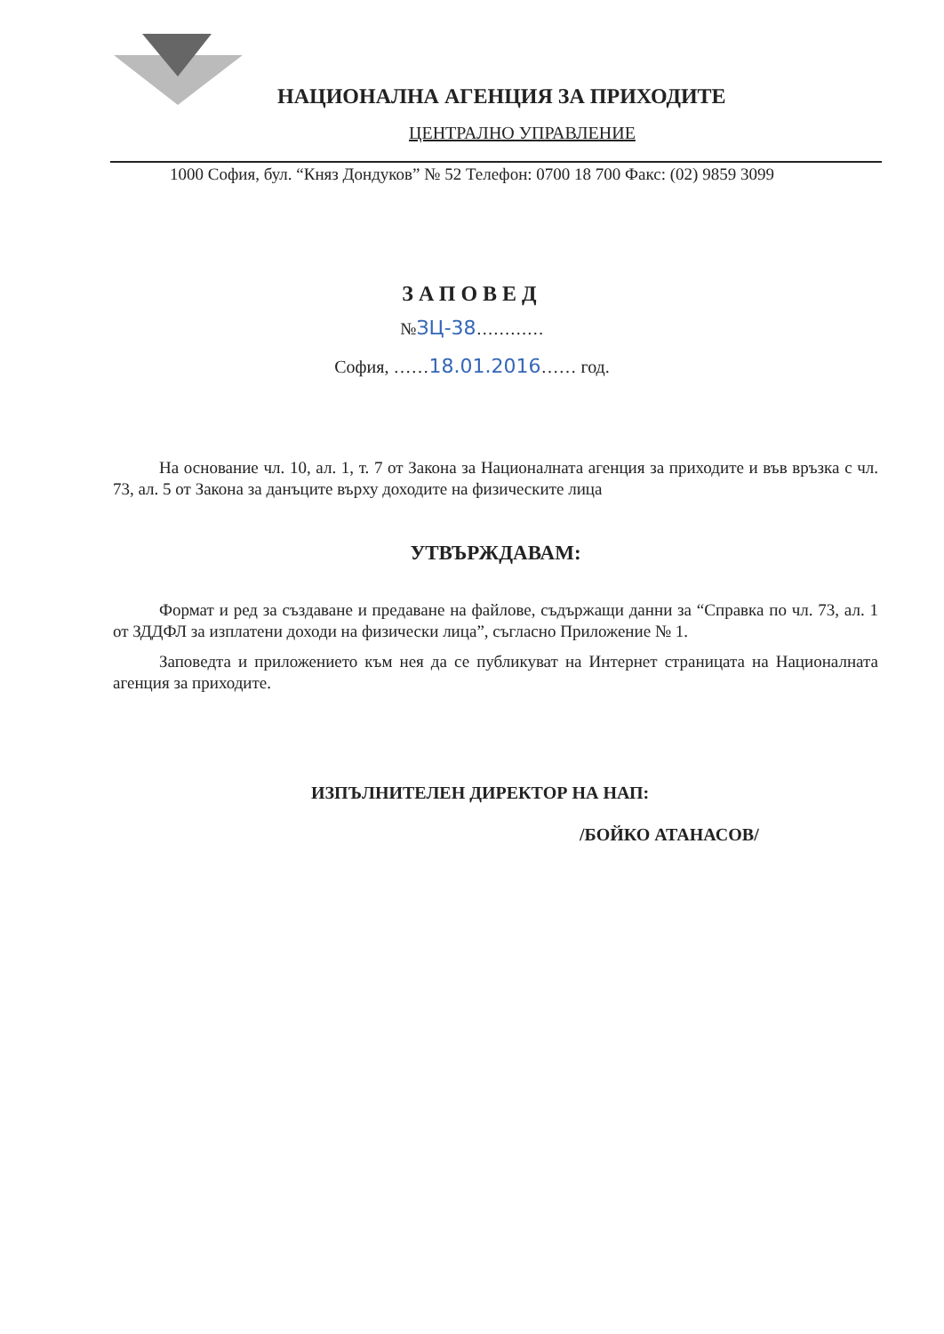НАЦИОНАЛНА АГЕНЦИЯ ЗА ПРИХОДИТЕ
ЦЕНТРАЛНО УПРАВЛЕНИЕ
1000 София, бул. “Княз Дондуков” № 52 Телефон: 0700 18 700 Факс: (02) 9859 3099
ЗАПОВЕД
№ЗЦ-38…………
София, ……18.01.2016…… год.
На основание чл. 10, ал. 1, т. 7 от Закона за Националната агенция за приходите и във връзка с чл. 73, ал. 5 от Закона за данъците върху доходите на физическите лица
УТВЪРЖДАВАМ:
Формат и ред за създаване и предаване на файлове, съдържащи данни за “Справка по чл. 73, ал. 1 от ЗДДФЛ за изплатени доходи на физически лица”, съгласно Приложение № 1.
Заповедта и приложението към нея да се публикуват на Интернет страницата на Националната агенция за приходите.
ИЗПЪЛНИТЕЛЕН ДИРЕКТОР НА НАП:
/БОЙКО АТАНАСОВ/